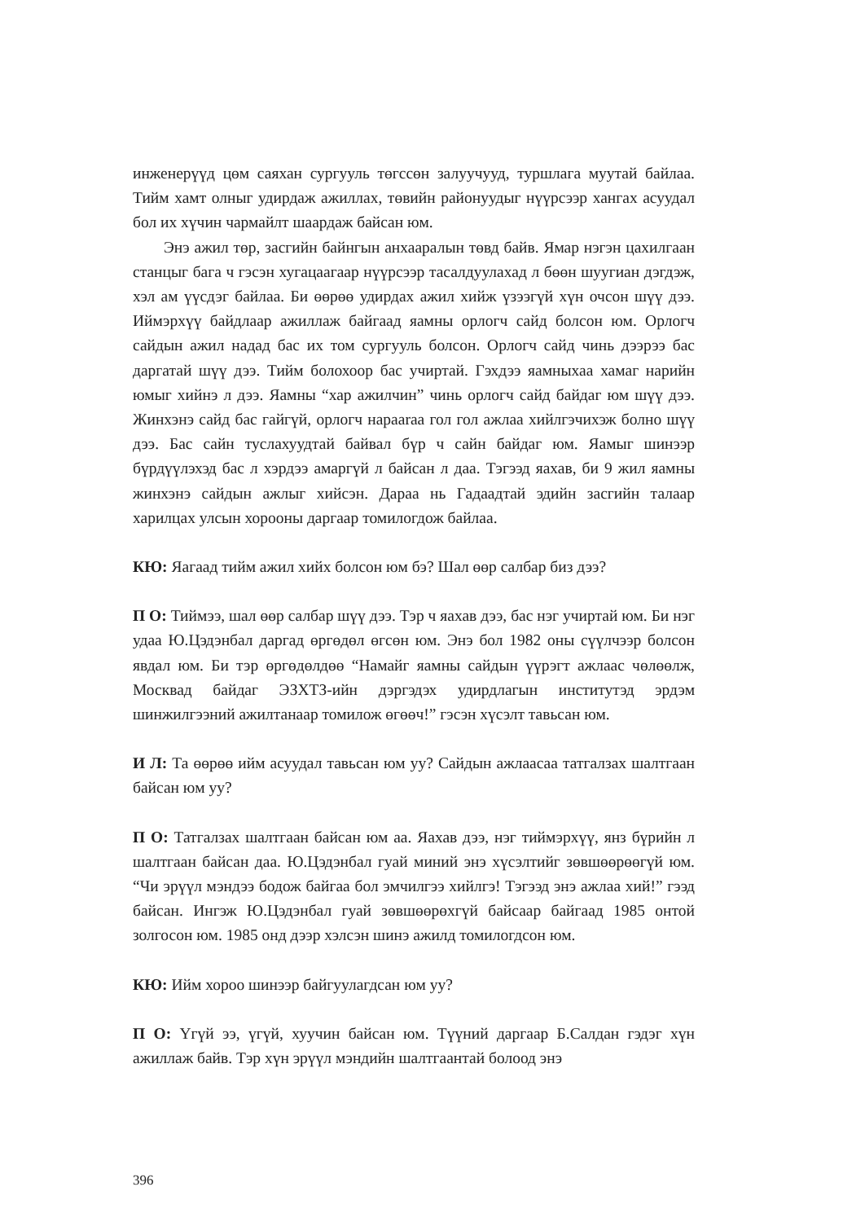инженерүүд цөм саяхан сургууль төгссөн залуучууд, туршлага муутай байлаа. Тийм хамт олныг удирдаж ажиллах, төвийн районуудыг нүүрсээр хангах асуудал бол их хүчин чармайлт шаардаж байсан юм.
Энэ ажил төр, засгийн байнгын анхааралын төвд байв. Ямар нэгэн цахилгаан станцыг бага ч гэсэн хугацаагаар нүүрсээр тасалдуулахад л бөөн шуугиан дэгдэж, хэл ам үүсдэг байлаа. Би өөрөө удирдах ажил хийж үзээгүй хүн очсон шүү дээ. Иймэрхүү байдлаар ажиллаж байгаад яамны орлогч сайд болсон юм. Орлогч сайдын ажил надад бас их том сургууль болсон. Орлогч сайд чинь дээрээ бас даргатай шүү дээ. Тийм болохоор бас учиртай. Гэхдээ яамныхаа хамаг нарийн юмыг хийнэ л дээ. Яамны “хар ажилчин” чинь орлогч сайд байдаг юм шүү дээ. Жинхэнэ сайд бас гайгүй, орлогч нарааraa гол гол ажлаа хийлгэчихэж болно шүү дээ. Бас сайн туслахуудтай байвал бүр ч сайн байдаг юм. Яамыг шинээр бүрдүүлэхэд бас л хэрдээ амаргүй л байсан л даа. Тэгээд яахав, би 9 жил яамны жинхэнэ сайдын ажлыг хийсэн. Дараа нь Гадаадтай эдийн засгийн талаар харилцах улсын хорооны даргаар томилогдож байлаа.
КЮ: Яагаад тийм ажил хийх болсон юм бэ? Шал өөр салбар биз дээ?
П О: Тиймээ, шал өөр салбар шүү дээ. Тэр ч яахав дээ, бас нэг учиртай юм. Би нэг удаа Ю.Цэдэнбал даргад өргөдөл өгсөн юм. Энэ бол 1982 оны сүүлчээр болсон явдал юм. Би тэр өргөдөлдөө “Намайг яамны сайдын үүрэгт ажлаас чөлөөлж, Москвад байдаг ЭЗХТЗ-ийн дэргэдэх удирдлагын институтэд эрдэм шинжилгээний ажилтанаар томилож өгөөч!” гэсэн хүсэлт тавьсан юм.
И Л: Та өөрөө ийм асуудал тавьсан юм уу? Сайдын ажлаасаа татгалзах шалтгаан байсан юм уу?
П О: Татгалзах шалтгаан байсан юм аа. Яахав дээ, нэг тиймэрхүү, янз бүрийн л шалтгаан байсан даа. Ю.Цэдэнбал гуай миний энэ хүсэлтийг зөвшөөрөөгүй юм. “Чи эрүүл мэндээ бодож байгаа бол эмчилгээ хийлгэ! Тэгээд энэ ажлаа хий!” гээд байсан. Ингэж Ю.Цэдэнбал гуай зөвшөөрөхгүй байсаар байгаад 1985 онтой золгосон юм. 1985 онд дээр хэлсэн шинэ ажилд томилогдсон юм.
КЮ: Ийм хороо шинээр байгуулагдсан юм уу?
П О: Үгүй ээ, үгүй, хуучин байсан юм. Түүний даргаар Б.Салдан гэдэг хүн ажиллаж байв. Тэр хүн эрүүл мэндийн шалтгаантай болоод энэ
396